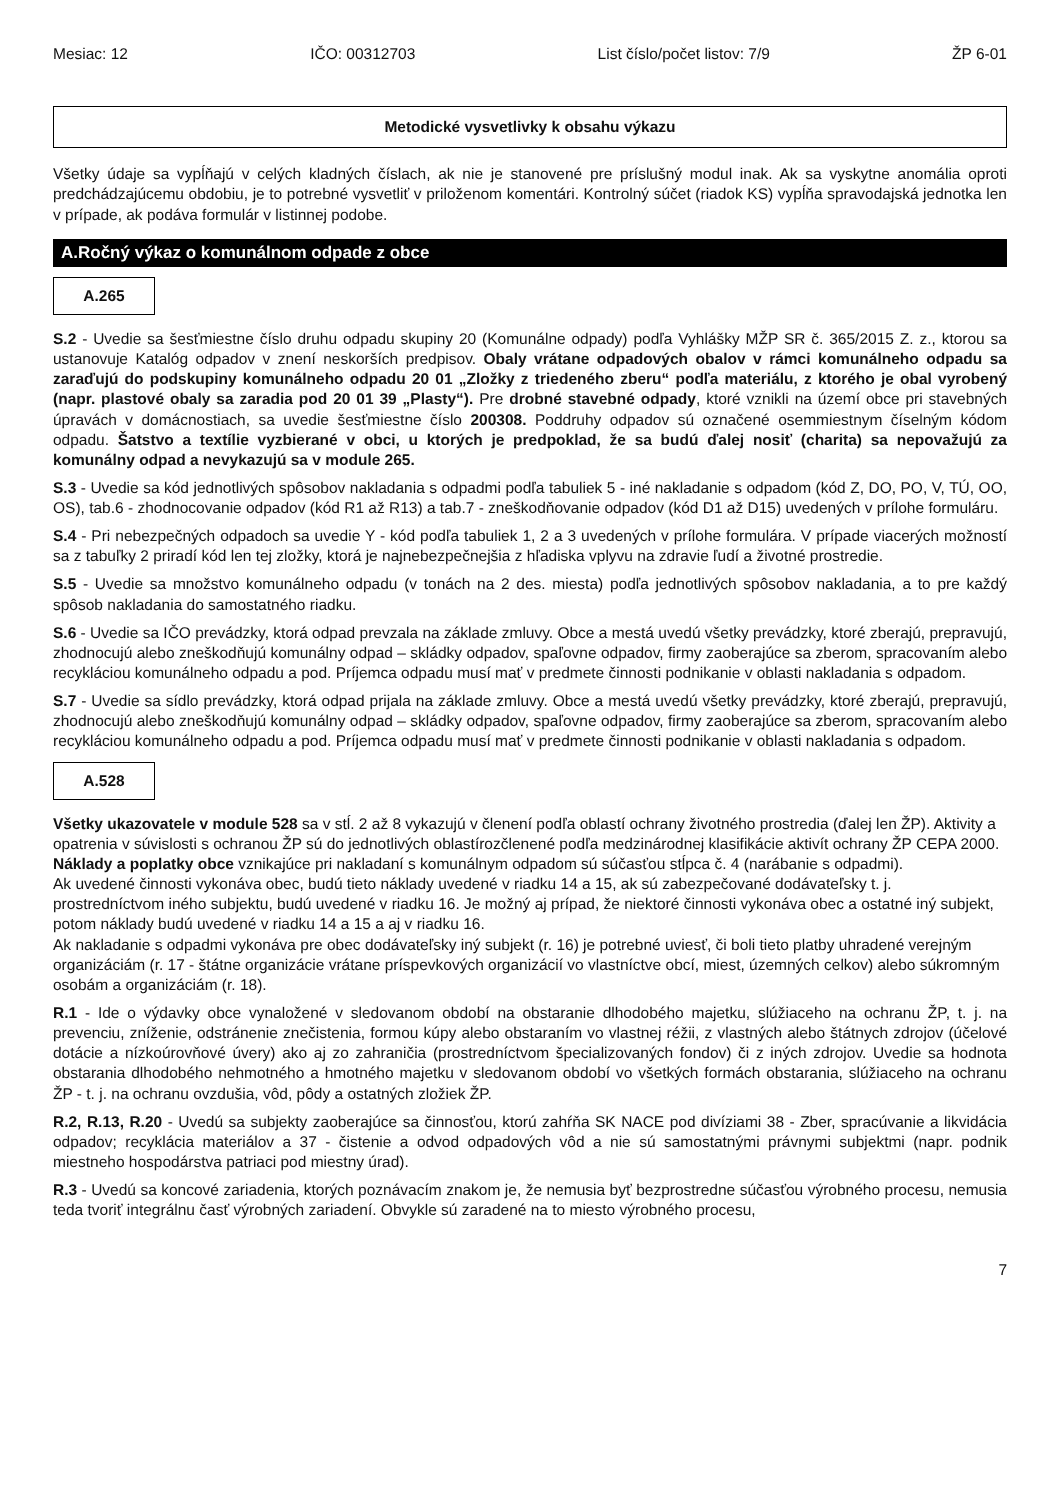Mesiac: 12 IČO: 00312703 List číslo/počet listov: 7/9 ŽP 6-01
Metodické vysvetlivky k obsahu výkazu
Všetky údaje sa vypĺňajú v celých kladných číslach, ak nie je stanovené pre príslušný modul inak. Ak sa vyskytne anomália oproti predchádzajúcemu obdobiu, je to potrebné vysvetliť v priloženom komentári. Kontrolný súčet (riadok KS) vypĺňa spravodajská jednotka len v prípade, ak podáva formulár v listinnej podobe.
A.Ročný výkaz o komunálnom odpade z obce
A.265
S.2 - Uvedie sa šesťmiestne číslo druhu odpadu skupiny 20 (Komunálne odpady) podľa Vyhlášky MŽP SR č. 365/2015 Z. z., ktorou sa ustanovuje Katalóg odpadov v znení neskorších predpisov. Obaly vrátane odpadových obalov v rámci komunálneho odpadu sa zaraďujú do podskupiny komunálneho odpadu 20 01 „Zložky z triedeného zberu“ podľa materiálu, z ktorého je obal vyrobený (napr. plastové obaly sa zaradia pod 20 01 39 „Plasty“). Pre drobné stavebné odpady, ktoré vznikli na území obce pri stavebných úpravách v domácnostiach, sa uvedie šesťmiestne číslo 200308. Poddruhy odpadov sú označené osemmiestnym číselným kódom odpadu. Šatstvo a textílie vyzbierané v obci, u ktorých je predpoklad, že sa budú ďalej nosiť (charita) sa nepovažujú za komunálny odpad a nevykazujú sa v module 265.
S.3 - Uvedie sa kód jednotlivých spôsobov nakladania s odpadmi podľa tabuliek 5 - iné nakladanie s odpadom (kód Z, DO, PO, V, TÚ, OO, OS), tab.6 - zhodnocovanie odpadov (kód R1 až R13) a tab.7 - zneškodňovanie odpadov (kód D1 až D15) uvedených v prílohe formuláru.
S.4 - Pri nebezpečných odpadoch sa uvedie Y - kód podľa tabuliek 1, 2 a 3 uvedených v prílohe formulára. V prípade viacerých možností sa z tabuľky 2 priradí kód len tej zložky, ktorá je najnebezpečnejšia z hľadiska vplyvu na zdravie ľudí a životné prostredie.
S.5 - Uvedie sa množstvo komunálneho odpadu (v tonách na 2 des. miesta) podľa jednotlivých spôsobov nakladania, a to pre každý spôsob nakladania do samostatného riadku.
S.6 - Uvedie sa IČO prevádzky, ktorá odpad prevzala na základe zmluvy. Obce a mestá uvedú všetky prevádzky, ktoré zberajú, prepravujú, zhodnocujú alebo zneškodňujú komunálny odpad – skládky odpadov, spaľovne odpadov, firmy zaoberajúce sa zberom, spracovaním alebo recykláciou komunálneho odpadu a pod. Príjemca odpadu musí mať v predmete činnosti podnikanie v oblasti nakladania s odpadom.
S.7 - Uvedie sa sídlo prevádzky, ktorá odpad prijala na základe zmluvy. Obce a mestá uvedú všetky prevádzky, ktoré zberajú, prepravujú, zhodnocujú alebo zneškodňujú komunálny odpad – skládky odpadov, spaľovne odpadov, firmy zaoberajúce sa zberom, spracovaním alebo recykláciou komunálneho odpadu a pod. Príjemca odpadu musí mať v predmete činnosti podnikanie v oblasti nakladania s odpadom.
A.528
Všetky ukazovatele v module 528 sa v stĺ. 2 až 8 vykazujú v členení podľa oblastí ochrany životného prostredia (ďalej len ŽP). Aktivity a opatrenia v súvislosti s ochranou ŽP sú do jednotlivých oblastírozčlenené podľa medzinárodnej klasifikácie aktivít ochrany ŽP CEPA 2000.
Náklady a poplatky obce vznikajúce pri nakladaní s komunálnym odpadom sú súčasťou stĺpca č. 4 (narábanie s odpadmi).
Ak uvedené činnosti vykonáva obec, budú tieto náklady uvedené v riadku 14 a 15, ak sú zabezpečované dodávateľsky t. j. prostredníctvom iného subjektu, budú uvedené v riadku 16. Je možný aj prípad, že niektoré činnosti vykonáva obec a ostatné iný subjekt, potom náklady budú uvedené v riadku 14 a 15 a aj v riadku 16.
Ak nakladanie s odpadmi vykonáva pre obec dodávateľsky iný subjekt (r. 16) je potrebné uviesť, či boli tieto platby uhradené verejným organizáciám (r. 17 - štátne organizácie vrátane príspevkových organizácií vo vlastníctve obcí, miest, územných celkov) alebo súkromným osobám a organizáciám (r. 18).
R.1 - Ide o výdavky obce vynaložené v sledovanom období na obstaranie dlhodobého majetku, slúžiaceho na ochranu ŽP, t. j. na prevenciu, zníženie, odstránenie znečistenia, formou kúpy alebo obstaraním vo vlastnej réžii, z vlastných alebo štátnych zdrojov (účelové dotácie a nízkoúrovňové úvery) ako aj zo zahraničia (prostredníctvom špecializovaných fondov) či z iných zdrojov. Uvedie sa hodnota obstarania dlhodobého nehmotného a hmotného majetku v sledovanom období vo všetkých formách obstarania, slúžiaceho na ochranu ŽP - t. j. na ochranu ovzdušia, vôd, pôdy a ostatných zložiek ŽP.
R.2, R.13, R.20 - Uvedú sa subjekty zaoberajúce sa činnosťou, ktorú zahŕňa SK NACE pod divíziami 38 - Zber, spracúvanie a likvidácia odpadov; recyklácia materiálov a 37 - čistenie a odvod odpadových vôd a nie sú samostatnými právnymi subjektmi (napr. podnik miestneho hospodárstva patriaci pod miestny úrad).
R.3 - Uvedú sa koncové zariadenia, ktorých poznávacím znakom je, že nemusia byť bezprostredne súčasťou výrobného procesu, nemusia teda tvoriť integrálnu časť výrobných zariadení. Obvykle sú zaradené na to miesto výrobného procesu,
7